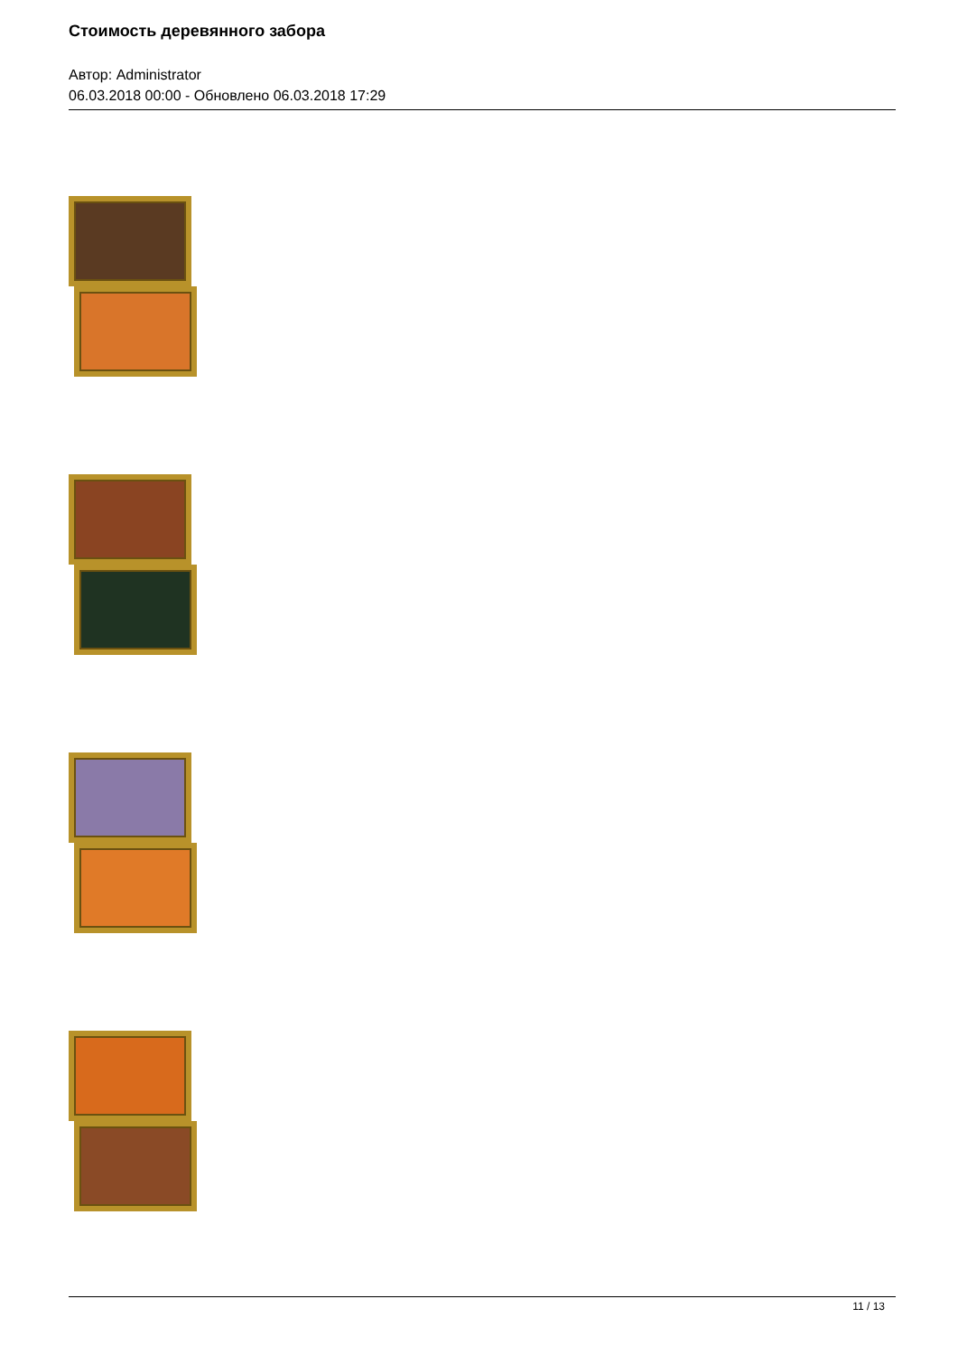Стоимость деревянного забора
Автор: Administrator
06.03.2018 00:00 - Обновлено 06.03.2018 17:29
11 / 13